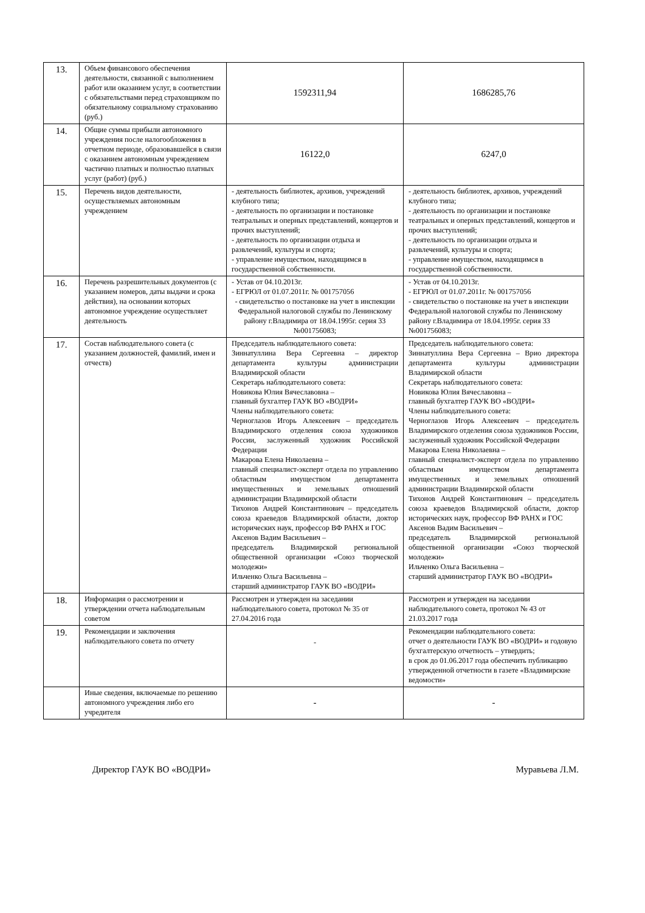| 13. | Объем финансового обеспечения деятельности, связанной с выполнением работ или оказанием услуг, в соответствии с обязательствами перед страховщиком по обязательному социальному страхованию (руб.) | 1592311,94 | 1686285,76 |
| 14. | Общие суммы прибыли автономного учреждения после налогообложения в отчетном периоде, образовавшейся в связи с оказанием автономным учреждением частично платных и полностью платных услуг (работ) (руб.) | 16122,0 | 6247,0 |
| 15. | Перечень видов деятельности, осуществляемых автономным учреждением | - деятельность библиотек, архивов, учреждений клубного типа; - деятельность по организации и постановке театральных и оперных представлений, концертов и прочих выступлений; - деятельность по организации отдыха и развлечений, культуры и спорта; - управление имуществом, находящимся в государственной собственности. | - деятельность библиотек, архивов, учреждений клубного типа; - деятельность по организации и постановке театральных и оперных представлений, концертов и прочих выступлений; - деятельность по организации отдыха и развлечений, культуры и спорта; - управление имуществом, находящимся в государственной собственности. |
| 16. | Перечень разрешительных документов (с указанием номеров, даты выдачи и срока действия), на основании которых автономное учреждение осуществляет деятельность | - Устав от 04.10.2013г. - ЕГРЮЛ от 01.07.2011г. № 001757056 - свидетельство о постановке на учет в инспекции Федеральной налоговой службы по Ленинскому району г.Владимира от 18.04.1995г. серия 33 №001756083; | - Устав от 04.10.2013г. - ЕГРЮЛ от 01.07.2011г. № 001757056 - свидетельство о постановке на учет в инспекции Федеральной налоговой службы по Ленинскому району г.Владимира от 18.04.1995г. серия 33 №001756083; |
| 17. | Состав наблюдательного совета (с указанием должностей, фамилий, имен и отчеств) | Председатель наблюдательного совета: Зиннатуллина Вера Сергеевна – директор департамента культуры администрации Владимирской области Секретарь наблюдательного совета: Новикова Юлия Вячеславовна – главный бухгалтер ГАУК ВО «ВОДРИ» Члены наблюдательного совета: Черноглазов Игорь Алексеевич – председатель Владимирского отделения союза художников России, заслуженный художник Российской Федерации Макарова Елена Николаевна – главный специалист-эксперт отдела по управлению областным имуществом департамента имущественных и земельных отношений администрации Владимирской области Тихонов Андрей Константинович – председатель союза краеведов Владимирской области, доктор исторических наук, профессор ВФ РАНХ и ГОС Аксенов Вадим Васильевич – председатель Владимирской региональной общественной организации «Союз творческой молодежи» Ильченко Ольга Васильевна – старший администратор ГАУК ВО «ВОДРИ» | Председатель наблюдательного совета: Зиннатуллина Вера Сергеевна – Врио директора департамента культуры администрации Владимирской области Секретарь наблюдательного совета: Новикова Юлия Вячеславовна – главный бухгалтер ГАУК ВО «ВОДРИ» Члены наблюдательного совета: Черноглазов Игорь Алексеевич – председатель Владимирского отделения союза художников России, заслуженный художник Российской Федерации Макарова Елена Николаевна – главный специалист-эксперт отдела по управлению областным имуществом департамента имущественных и земельных отношений администрации Владимирской области Тихонов Андрей Константинович – председатель союза краеведов Владимирской области, доктор исторических наук, профессор ВФ РАНХ и ГОС Аксенов Вадим Васильевич – председатель Владимирской региональной общественной организации «Союз творческой молодежи» Ильченко Ольга Васильевна – старший администратор ГАУК ВО «ВОДРИ» |
| 18. | Информация о рассмотрении и утверждении отчета наблюдательным советом | Рассмотрен и утвержден на заседании наблюдательного совета, протокол № 35 от 27.04.2016 года | Рассмотрен и утвержден на заседании наблюдательного совета, протокол № 43 от 21.03.2017 года |
| 19. | Рекомендации и заключения наблюдательного совета по отчету | - | Рекомендации наблюдательного совета: отчет о деятельности ГАУК ВО «ВОДРИ» и годовую бухгалтерскую отчетность – утвердить; в срок до 01.06.2017 года обеспечить публикацию утвержденной отчетности в газете «Владимирские ведомости» |
| | Иные сведения, включаемые по решению автономного учреждения либо его учредителя | - | - |
Директор ГАУК ВО «ВОДРИ» Муравьева Л.М.